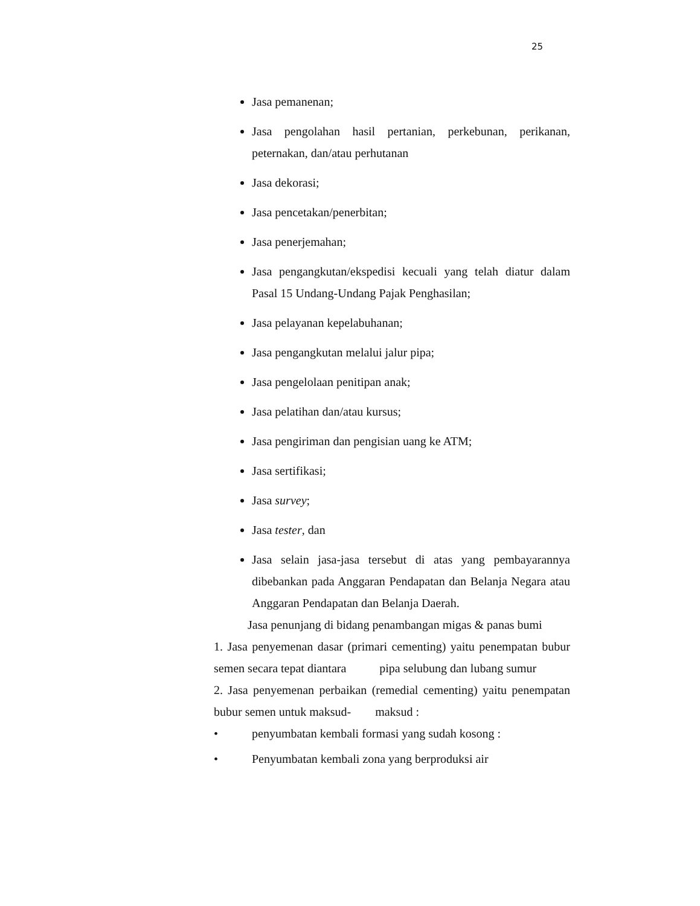25
Jasa pemanenan;
Jasa pengolahan hasil pertanian, perkebunan, perikanan, peternakan, dan/atau perhutanan
Jasa dekorasi;
Jasa pencetakan/penerbitan;
Jasa penerjemahan;
Jasa pengangkutan/ekspedisi kecuali yang telah diatur dalam Pasal 15 Undang-Undang Pajak Penghasilan;
Jasa pelayanan kepelabuhanan;
Jasa pengangkutan melalui jalur pipa;
Jasa pengelolaan penitipan anak;
Jasa pelatihan dan/atau kursus;
Jasa pengiriman dan pengisian uang ke ATM;
Jasa sertifikasi;
Jasa survey;
Jasa tester, dan
Jasa selain jasa-jasa tersebut di atas yang pembayarannya dibebankan pada Anggaran Pendapatan dan Belanja Negara atau Anggaran Pendapatan dan Belanja Daerah.
Jasa penunjang di bidang penambangan migas & panas bumi
1. Jasa penyemenan dasar (primari cementing) yaitu penempatan bubur semen secara tepat diantara pipa selubung dan lubang sumur
2. Jasa penyemenan perbaikan (remedial cementing) yaitu penempatan bubur semen untuk maksud- maksud :
• penyumbatan kembali formasi yang sudah kosong :
• Penyumbatan kembali zona yang berproduksi air